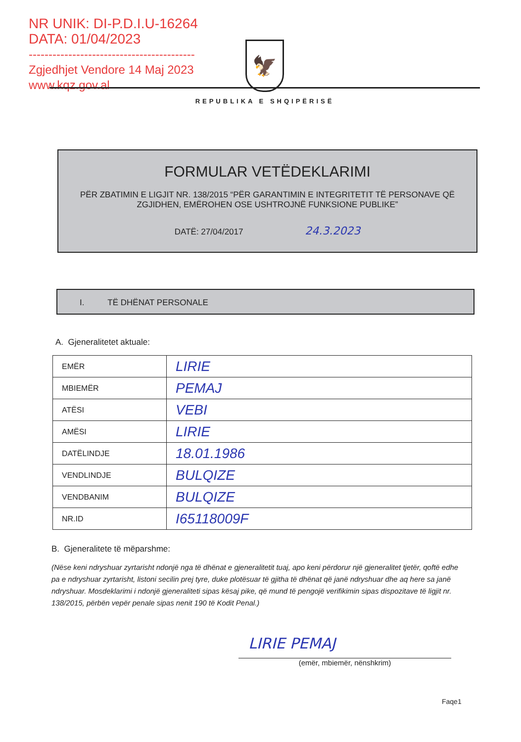NR UNIK: DI-P.D.I.U-16264
DATA: 01/04/2023
------------------------------------------
Zgjedhjet Vendore 14 Maj 2023
www.kqz.gov.al
🦅
REPUBLIKA E SHQIPËRISË
FORMULAR VETËDEKLARIMI
PËR ZBATIMIN E LIGJIT NR. 138/2015 “PËR GARANTIMIN E INTEGRITETIT TË PERSONAVE QË ZGJIDHEN, EMËROHEN OSE USHTROJNË FUNKSIONE PUBLIKE”
DATË: 27/04/2017 24.3.2023
I. TË DHËNAT PERSONALE
A. Gjeneralitetet aktuale:
| EMËR | LIRIE |
| MBIEMËR | PEMAJ |
| ATËSI | VEBI |
| AMËSI | LIRIE |
| DATËLINDJE | 18.01.1986 |
| VENDLINDJE | BULQIZE |
| VENDBANIM | BULQIZE |
| NR.ID | I65118009F |
B. Gjeneralitete të mëparshme:
(Nëse keni ndryshuar zyrtarisht ndonjë nga të dhënat e gjeneralitetit tuaj, apo keni përdorur një gjeneralitet tjetër, qoftë edhe pa e ndryshuar zyrtarisht, listoni secilin prej tyre, duke plotësuar të gjitha të dhënat që janë ndryshuar dhe aq here sa janë ndryshuar. Mosdeklarimi i ndonjë gjeneraliteti sipas kësaj pike, që mund të pengojë verifikimin sipas dispozitave të ligjit nr. 138/2015, përbën vepër penale sipas nenit 190 të Kodit Penal.)
LIRIE PEMAJ
(emër, mbiemër, nënshkrim)
Faqe1